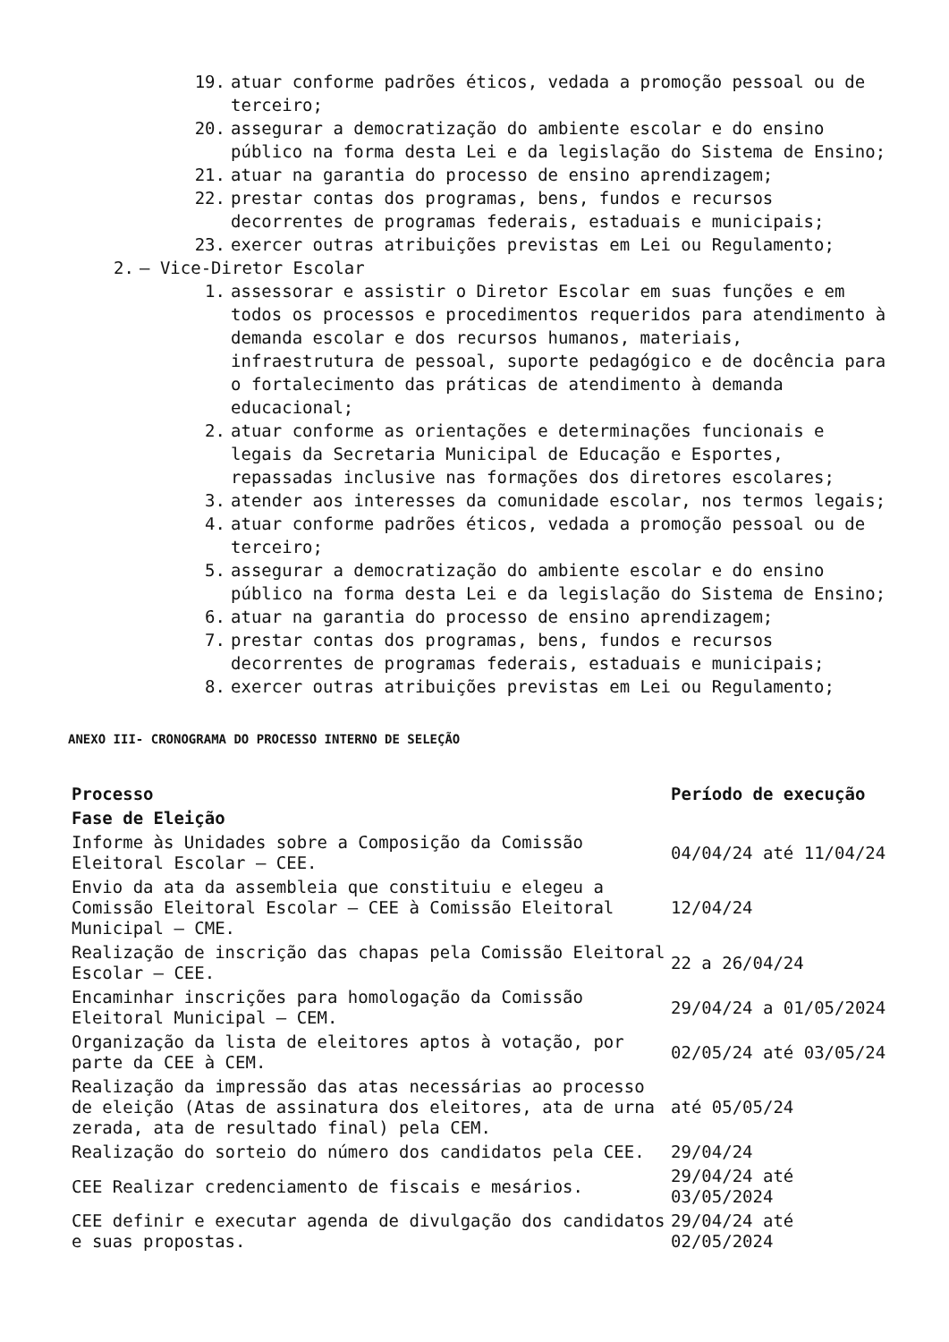19. atuar conforme padrões éticos, vedada a promoção pessoal ou de terceiro;
20. assegurar a democratização do ambiente escolar e do ensino público na forma desta Lei e da legislação do Sistema de Ensino;
21. atuar na garantia do processo de ensino aprendizagem;
22. prestar contas dos programas, bens, fundos e recursos decorrentes de programas federais, estaduais e municipais;
23. exercer outras atribuições previstas em Lei ou Regulamento;
2. – Vice-Diretor Escolar
1. assessorar e assistir o Diretor Escolar em suas funções e em todos os processos e procedimentos requeridos para atendimento à demanda escolar e dos recursos humanos, materiais, infraestrutura de pessoal, suporte pedagógico e de docência para o fortalecimento das práticas de atendimento à demanda educacional;
2. atuar conforme as orientações e determinações funcionais e legais da Secretaria Municipal de Educação e Esportes, repassadas inclusive nas formações dos diretores escolares;
3. atender aos interesses da comunidade escolar, nos termos legais;
4. atuar conforme padrões éticos, vedada a promoção pessoal ou de terceiro;
5. assegurar a democratização do ambiente escolar e do ensino público na forma desta Lei e da legislação do Sistema de Ensino;
6. atuar na garantia do processo de ensino aprendizagem;
7. prestar contas dos programas, bens, fundos e recursos decorrentes de programas federais, estaduais e municipais;
8. exercer outras atribuições previstas em Lei ou Regulamento;
ANEXO III- CRONOGRAMA DO PROCESSO INTERNO DE SELEÇÃO
| Processo | Período de execução |
| --- | --- |
| Fase de Eleição | |
| Informe às Unidades sobre a Composição da Comissão Eleitoral Escolar – CEE. | 04/04/24 até 11/04/24 |
| Envio da ata da assembleia que constituiu e elegeu a Comissão Eleitoral Escolar – CEE à Comissão Eleitoral Municipal – CME. | 12/04/24 |
| Realização de inscrição das chapas pela Comissão Eleitoral Escolar – CEE. | 22 a 26/04/24 |
| Encaminhar inscrições para homologação da Comissão Eleitoral Municipal – CEM. | 29/04/24 a 01/05/2024 |
| Organização da lista de eleitores aptos à votação, por parte da CEE à CEM. | 02/05/24 até 03/05/24 |
| Realização da impressão das atas necessárias ao processo de eleição (Atas de assinatura dos eleitores, ata de urna zerada, ata de resultado final) pela CEM. | até 05/05/24 |
| Realização do sorteio do número dos candidatos pela CEE. | 29/04/24 |
| CEE Realizar credenciamento de fiscais e mesários. | 29/04/24 até 03/05/2024 |
| CEE definir e executar agenda de divulgação dos candidatos e suas propostas. | 29/04/24 até 02/05/2024 |